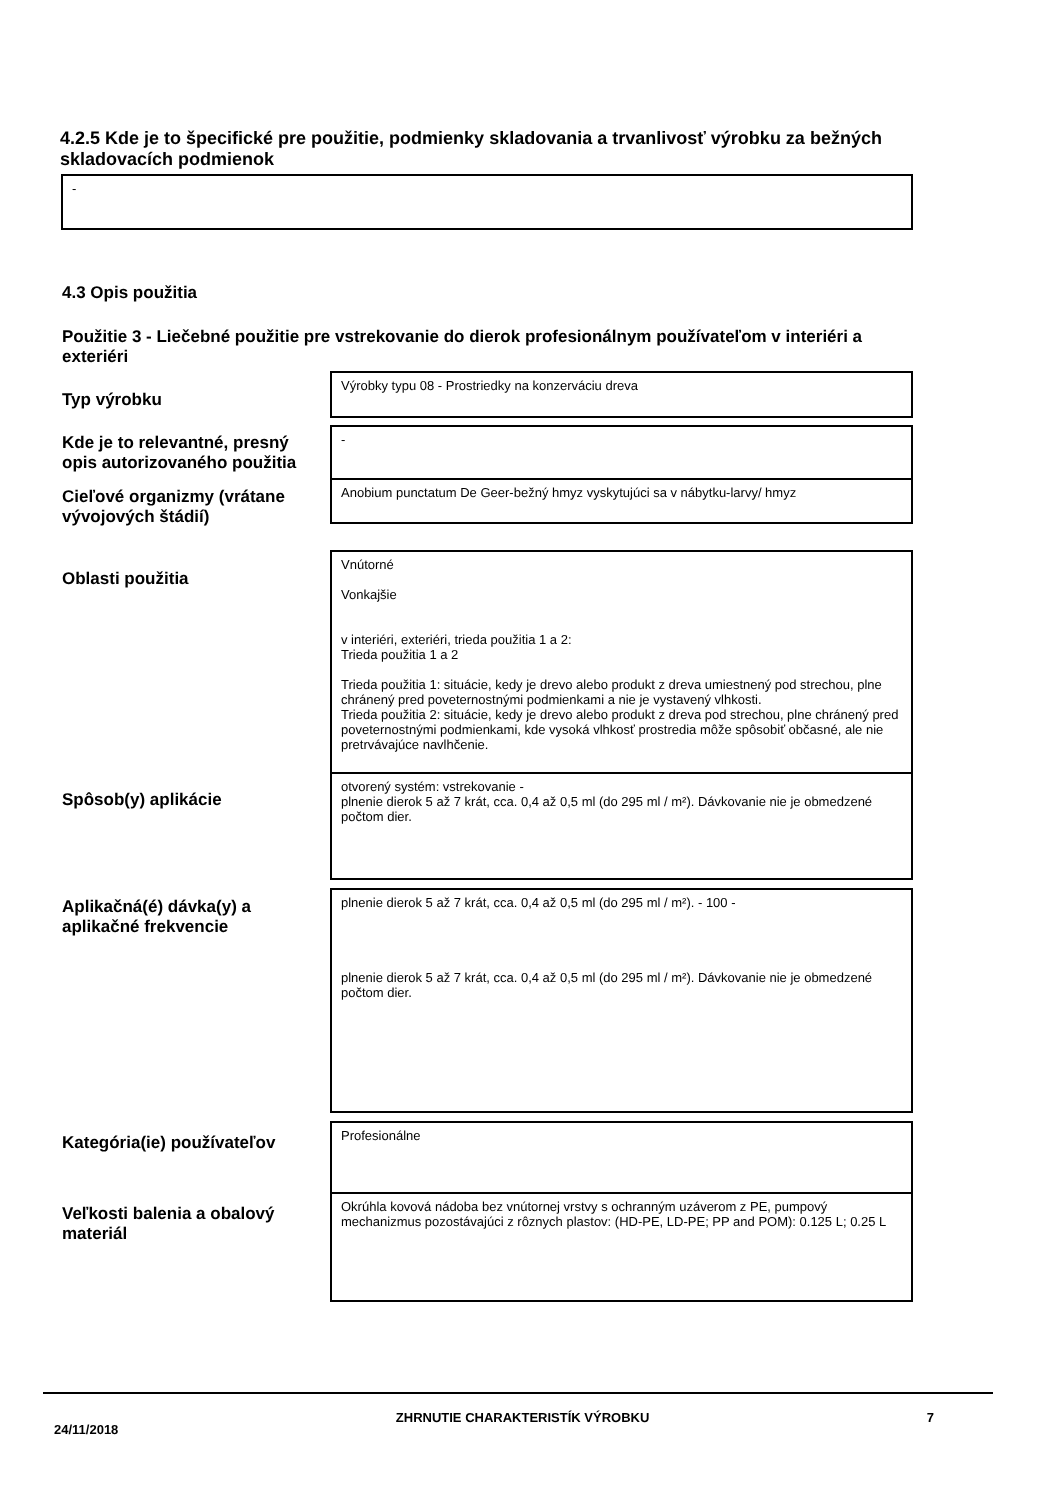4.2.5 Kde je to špecifické pre použitie, podmienky skladovania a trvanlivosť výrobku za bežných skladovacích podmienok
-
4.3 Opis použitia
Použitie 3 - Liečebné použitie pre vstrekovanie do dierok profesionálnym používateľom v interiéri a exteriéri
Typ výrobku
Výrobky typu 08 - Prostriedky na konzerváciu dreva
Kde je to relevantné, presný opis autorizovaného použitia
-
Cieľové organizmy (vrátane vývojových štádií)
Anobium punctatum De Geer-bežný hmyz vyskytujúci sa v nábytku-larvy/ hmyz
Oblasti použitia
Vnútorné
Vonkajšie
v interiéri, exteriéri, trieda použitia 1 a 2:
Trieda použitia 1 a 2
Trieda použitia 1: situácie, kedy je drevo alebo produkt z dreva umiestnený pod strechou, plne chránený pred poveternostnými podmienkami a nie je vystavený vlhkosti.
Trieda použitia 2: situácie, kedy je drevo alebo produkt z dreva pod strechou, plne chránený pred poveternostnými podmienkami, kde vysoká vlhkosť prostredia môže spôsobiť občasné, ale nie pretrvávajúce navlhčenie.
Spôsob(y) aplikácie
otvorený systém: vstrekovanie -
plnenie dierok 5 až 7 krát, cca. 0,4 až 0,5 ml (do 295 ml / m²). Dávkovanie nie je obmedzené počtom dier.
Aplikačná(é) dávka(y) a aplikačné frekvencie
plnenie dierok 5 až 7 krát, cca. 0,4 až 0,5 ml (do 295 ml / m²). - 100 -
plnenie dierok 5 až 7 krát, cca. 0,4 až 0,5 ml (do 295 ml / m²). Dávkovanie nie je obmedzené počtom dier.
Kategória(ie) používateľov
Profesionálne
Veľkosti balenia a obalový materiál
Okrúhla kovová nádoba bez vnútornej vrstvy s ochranným uzáverom z PE, pumpový mechanizmus pozostávajúci z rôznych plastov: (HD-PE, LD-PE; PP and POM): 0.125 L; 0.25 L
24/11/2018 ZHRNUTIE CHARAKTERISTÍK VÝROBKU 7